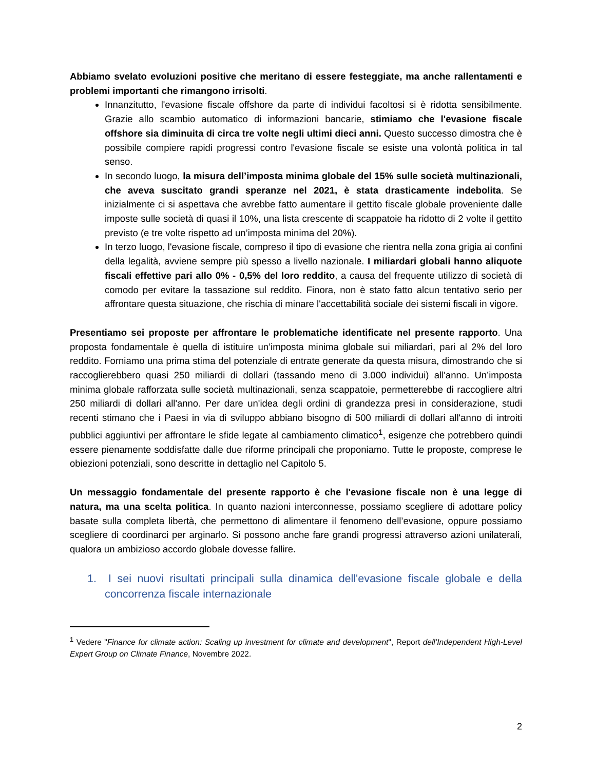Abbiamo svelato evoluzioni positive che meritano di essere festeggiate, ma anche rallentamenti e problemi importanti che rimangono irrisolti.
Innanzitutto, l'evasione fiscale offshore da parte di individui facoltosi si è ridotta sensibilmente. Grazie allo scambio automatico di informazioni bancarie, stimiamo che l'evasione fiscale offshore sia diminuita di circa tre volte negli ultimi dieci anni. Questo successo dimostra che è possibile compiere rapidi progressi contro l'evasione fiscale se esiste una volontà politica in tal senso.
In secondo luogo, la misura dell’imposta minima globale del 15% sulle società multinazionali, che aveva suscitato grandi speranze nel 2021, è stata drasticamente indebolita. Se inizialmente ci si aspettava che avrebbe fatto aumentare il gettito fiscale globale proveniente dalle imposte sulle società di quasi il 10%, una lista crescente di scappatoie ha ridotto di 2 volte il gettito previsto (e tre volte rispetto ad un’imposta minima del 20%).
In terzo luogo, l'evasione fiscale, compreso il tipo di evasione che rientra nella zona grigia ai confini della legalità, avviene sempre più spesso a livello nazionale. I miliardari globali hanno aliquote fiscali effettive pari allo 0% - 0,5% del loro reddito, a causa del frequente utilizzo di società di comodo per evitare la tassazione sul reddito. Finora, non è stato fatto alcun tentativo serio per affrontare questa situazione, che rischia di minare l'accettabilità sociale dei sistemi fiscali in vigore.
Presentiamo sei proposte per affrontare le problematiche identificate nel presente rapporto. Una proposta fondamentale è quella di istituire un’imposta minima globale sui miliardari, pari al 2% del loro reddito. Forniamo una prima stima del potenziale di entrate generate da questa misura, dimostrando che si raccoglierebbero quasi 250 miliardi di dollari (tassando meno di 3.000 individui) all'anno. Un’imposta minima globale rafforzata sulle società multinazionali, senza scappatoie, permetterebbe di raccogliere altri 250 miliardi di dollari all'anno. Per dare un'idea degli ordini di grandezza presi in considerazione, studi recenti stimano che i Paesi in via di sviluppo abbiano bisogno di 500 miliardi di dollari all'anno di introiti pubblici aggiuntivi per affrontare le sfide legate al cambiamento climatico<sup>1</sup>, esigenze che potrebbero quindi essere pienamente soddisfatte dalle due riforme principali che proponiamo. Tutte le proposte, comprese le obiezioni potenziali, sono descritte in dettaglio nel Capitolo 5.
Un messaggio fondamentale del presente rapporto è che l'evasione fiscale non è una legge di natura, ma una scelta politica. In quanto nazioni interconnesse, possiamo scegliere di adottare policy basate sulla completa libertà, che permettono di alimentare il fenomeno dell’evasione, oppure possiamo scegliere di coordinarci per arginarlo. Si possono anche fare grandi progressi attraverso azioni unilaterali, qualora un ambizioso accordo globale dovesse fallire.
1. I sei nuovi risultati principali sulla dinamica dell'evasione fiscale globale e della concorrenza fiscale internazionale
<sup>1</sup> Vedere "Finance for climate action: Scaling up investment for climate and development", Report dell’Independent High-Level Expert Group on Climate Finance, Novembre 2022.
2